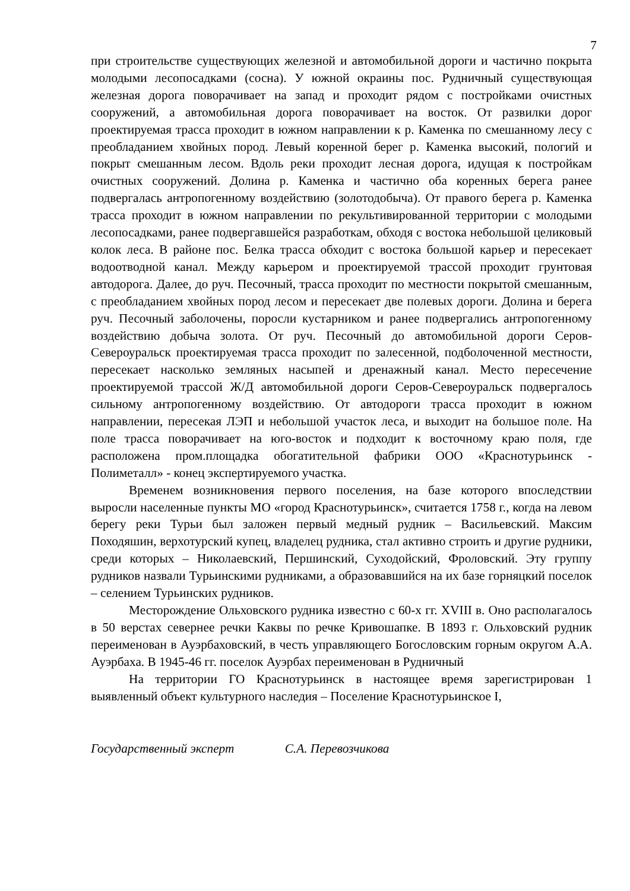7
при строительстве существующих железной и автомобильной дороги и частично покрыта молодыми лесопосадками (сосна). У южной окраины пос. Рудничный существующая железная дорога поворачивает на запад и проходит рядом с постройками очистных сооружений, а автомобильная дорога поворачивает на восток. От развилки дорог проектируемая трасса проходит в южном направлении к р. Каменка по смешанному лесу с преобладанием хвойных пород. Левый коренной берег р. Каменка высокий, пологий и покрыт смешанным лесом. Вдоль реки проходит лесная дорога, идущая к постройкам очистных сооружений. Долина р. Каменка и частично оба коренных берега ранее подвергалась антропогенному воздействию (золотодобыча). От правого берега р. Каменка трасса проходит в южном направлении по рекультивированной территории с молодыми лесопосадками, ранее подвергавшейся разработкам, обходя с востока небольшой целиковый колок леса. В районе пос. Белка трасса обходит с востока большой карьер и пересекает водоотводной канал. Между карьером и проектируемой трассой проходит грунтовая автодорога. Далее, до руч. Песочный, трасса проходит по местности покрытой смешанным, с преобладанием хвойных пород лесом и пересекает две полевых дороги. Долина и берега руч. Песочный заболочены, поросли кустарником и ранее подвергались антропогенному воздействию добыча золота. От руч. Песочный до автомобильной дороги Серов-Североуральск проектируемая трасса проходит по залесенной, подболоченной местности, пересекает насколько земляных насыпей и дренажный канал. Место пересечение проектируемой трассой Ж/Д автомобильной дороги Серов-Североуральск подвергалось сильному антропогенному воздействию. От автодороги трасса проходит в южном направлении, пересекая ЛЭП и небольшой участок леса, и выходит на большое поле. На поле трасса поворачивает на юго-восток и подходит к восточному краю поля, где расположена пром.площадка обогатительной фабрики ООО «Краснотурьинск - Полиметалл» - конец экспертируемого участка.
Временем возникновения первого поселения, на базе которого впоследствии выросли населенные пункты МО «город Краснотурьинск», считается 1758 г., когда на левом берегу реки Турьи был заложен первый медный рудник – Васильевский. Максим Походяшин, верхотурский купец, владелец рудника, стал активно строить и другие рудники, среди которых – Николаевский, Першинский, Суходойский, Фроловский. Эту группу рудников назвали Турьинскими рудниками, а образовавшийся на их базе горняцкий поселок – селением Турьинских рудников.
Месторождение Ольховского рудника известно с 60-х гг. XVIII в. Оно располагалось в 50 верстах севернее речки Каквы по речке Кривошапке. В 1893 г. Ольховский рудник переименован в Ауэрбаховский, в честь управляющего Богословским горным округом А.А. Ауэрбаха. В 1945-46 гг. поселок Ауэрбах переименован в Рудничный
На территории ГО Краснотурьинск в настоящее время зарегистрирован 1 выявленный объект культурного наследия – Поселение Краснотурьинское I,
Государственный эксперт С.А. Перевозчикова